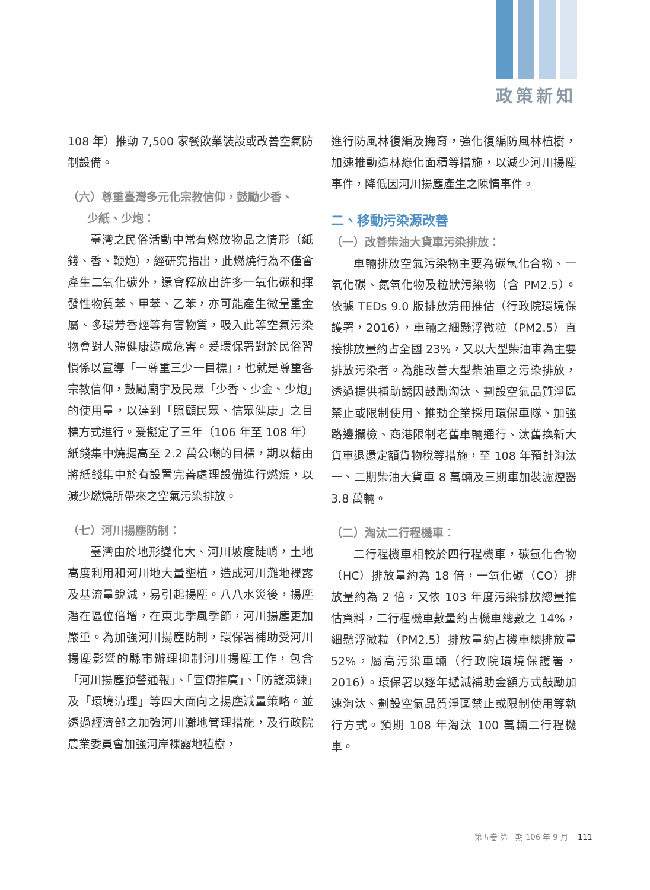政策新知
108 年）推動 7,500 家餐飲業裝設或改善空氣防制設備。
（六）尊重臺灣多元化宗教信仰，鼓勵少香、
少紙、少炮：
臺灣之民俗活動中常有燃放物品之情形（紙錢、香、鞭炮），經研究指出，此燃燒行為不僅會產生二氧化碳外，還會釋放出許多一氧化碳和揮發性物質苯、甲苯、乙苯，亦可能產生微量重金屬、多環芳香烴等有害物質，吸入此等空氣污染物會對人體健康造成危害。爰環保署對於民俗習慣係以宣導「一尊重三少一目標」，也就是尊重各宗教信仰，鼓勵廟宇及民眾「少香、少金、少炮」的使用量，以達到「照顧民眾、信眾健康」之目標方式進行。爰擬定了三年（106 年至 108 年）紙錢集中燒提高至 2.2 萬公噸的目標，期以藉由將紙錢集中於有設置完善處理設備進行燃燒，以減少燃燒所帶來之空氣污染排放。
（七）河川揚塵防制：
臺灣由於地形變化大、河川坡度陡峭，土地高度利用和河川地大量墾植，造成河川灘地裸露及基流量銳減，易引起揚塵。八八水災後，揚塵潛在區位倍增，在東北季風季節，河川揚塵更加嚴重。為加強河川揚塵防制，環保署補助受河川揚塵影響的縣市辦理抑制河川揚塵工作，包含「河川揚塵預警通報」、「宣傳推廣」、「防護演練」及「環境清理」等四大面向之揚塵減量策略。並透過經濟部之加強河川灘地管理措施，及行政院農業委員會加強河岸裸露地植樹，
進行防風林復編及撫育，強化復編防風林植樹，加速推動造林綠化面積等措施，以減少河川揚塵事件，降低因河川揚塵產生之陳情事件。
二、移動污染源改善
（一）改善柴油大貨車污染排放：
車輛排放空氣污染物主要為碳氫化合物、一氧化碳、氮氧化物及粒狀污染物（含 PM2.5）。依據 TEDs 9.0 版排放清冊推估（行政院環境保護署，2016），車輛之細懸浮微粒（PM2.5）直接排放量約占全國 23%，又以大型柴油車為主要排放污染者。為能改善大型柴油車之污染排放，透過提供補助誘因鼓勵淘汰、劃設空氣品質淨區禁止或限制使用、推動企業採用環保車隊、加強路邊攔檢、商港限制老舊車輛通行、汰舊換新大貨車退還定額貨物稅等措施，至 108 年預計淘汰一、二期柴油大貨車 8 萬輛及三期車加裝濾煙器 3.8 萬輛。
（二）淘汰二行程機車：
二行程機車相較於四行程機車，碳氫化合物（HC）排放量約為 18 倍，一氧化碳（CO）排放量約為 2 倍，又依 103 年度污染排放總量推估資料，二行程機車數量約占機車總數之 14%，細懸浮微粒（PM2.5）排放量約占機車總排放量 52%，屬高污染車輛（行政院環境保護署，2016）。環保署以逐年遞減補助金額方式鼓勵加速淘汰、劃設空氣品質淨區禁止或限制使用等執行方式。預期 108 年淘汰 100 萬輛二行程機車。
第五卷 第三期 106 年 9 月 111